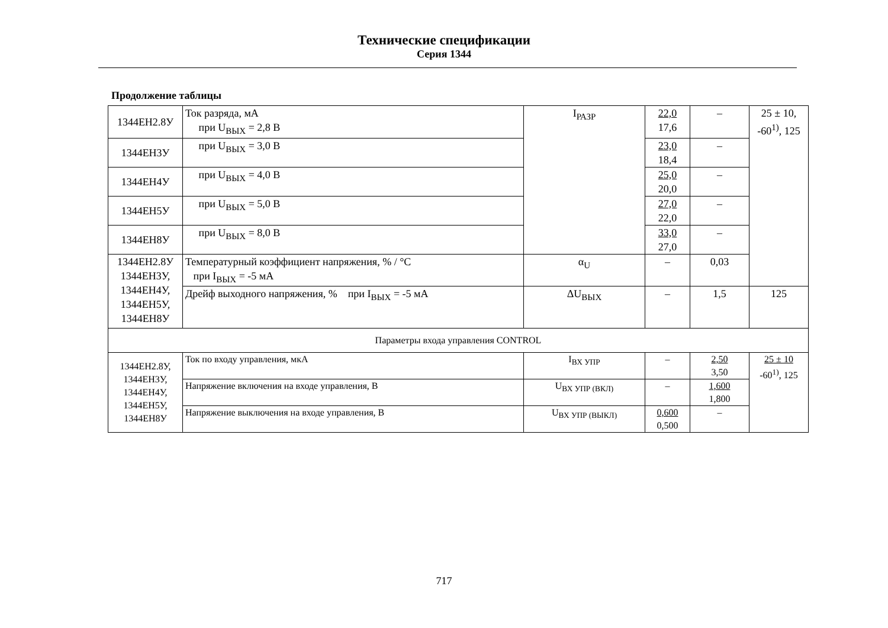Технические спецификации
Серия 1344
Продолжение таблицы
| 1344ЕН2.8У | Ток разряда, мА при U<sub>ВЫХ</sub> = 2,8 В | I<sub>РАЗР</sub> | 22,0 17,6 | – | 25 ± 10, -60<sup>1)</sup>, 125 |
| 1344ЕН3У | при U<sub>ВЫХ</sub> = 3,0 В | | 23,0 18,4 | – | |
| 1344ЕН4У | при U<sub>ВЫХ</sub> = 4,0 В | | 25,0 20,0 | – | |
| 1344ЕН5У | при U<sub>ВЫХ</sub> = 5,0 В | | 27,0 22,0 | – | |
| 1344ЕН8У | при U<sub>ВЫХ</sub> = 8,0 В | | 33,0 27,0 | – | |
| 1344ЕН2.8У 1344ЕН3У, 1344ЕН4У, 1344ЕН5У, 1344ЕН8У | Температурный коэффициент напряжения, % / °С при I<sub>ВЫХ</sub> = -5 мА | α<sub>U</sub> | – | 0,03 | |
| | Дрейф выходного напряжения, % при I<sub>ВЫХ</sub> = -5 мА | ΔU<sub>ВЫХ</sub> | – | 1,5 | 125 |
| Параметры входа управления CONTROL | | | | | |
| 1344ЕН2.8У, 1344ЕН3У, 1344ЕН4У, 1344ЕН5У, 1344ЕН8У | Ток по входу управления, мкА | I<sub>ВХ УПР</sub> | – | 2,50 3,50 | 25 ± 10 -60<sup>1)</sup>, 125 |
| | Напряжение включения на входе управления, В | U<sub>ВХ УПР (ВКЛ)</sub> | – | 1,600 1,800 | |
| | Напряжение выключения на входе управления, В | U<sub>ВХ УПР (ВЫКЛ)</sub> | 0,600 0,500 | – | |
717